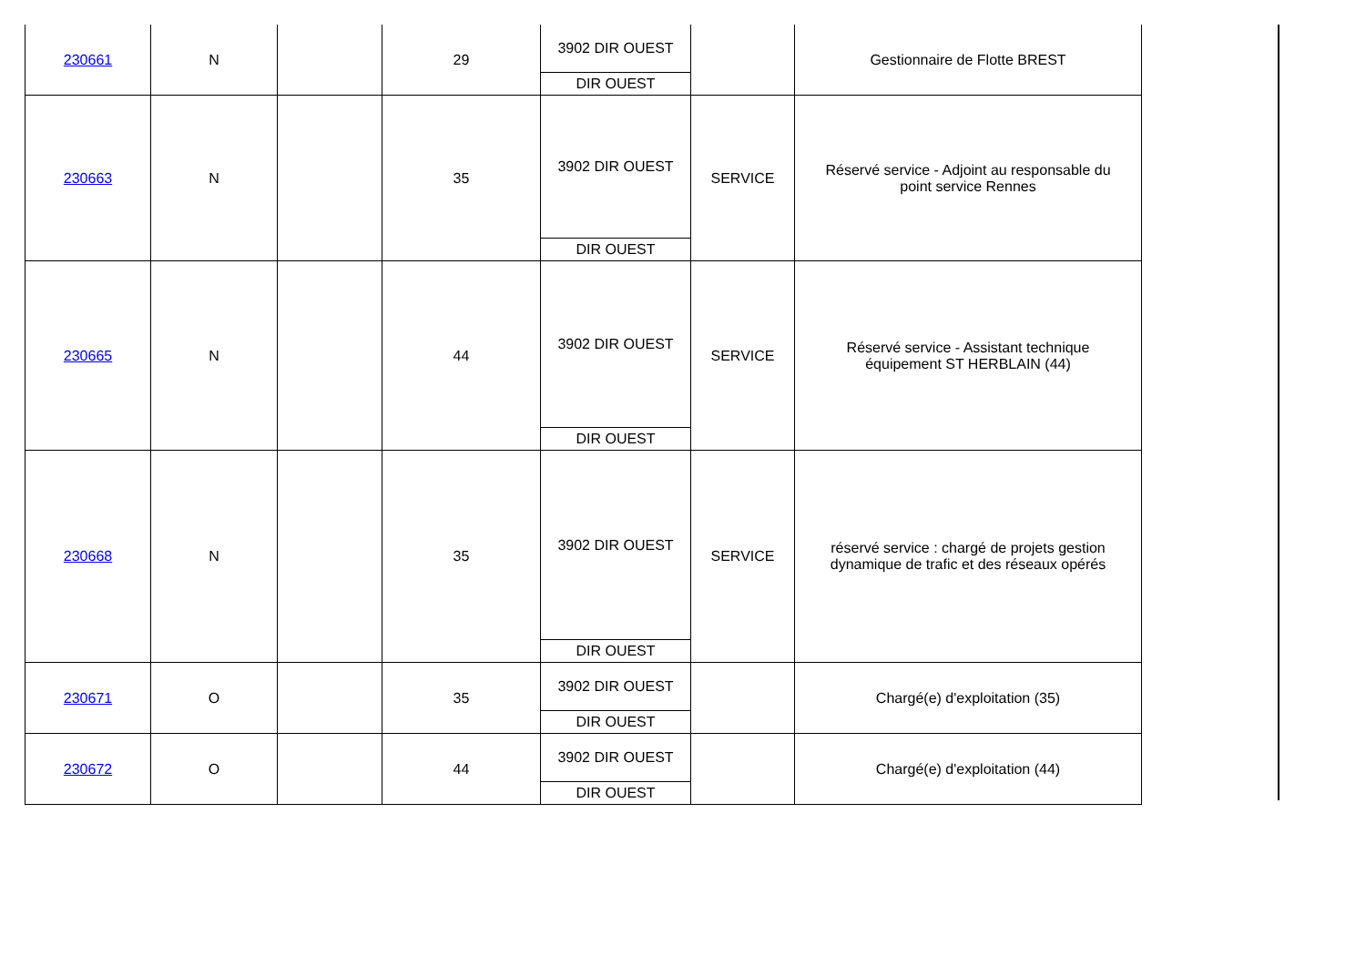| 230661 | N | | 29 | 3902 DIR OUEST DIR OUEST | | Gestionnaire de Flotte BREST |
| 230663 | N | | 35 | 3902 DIR OUEST DIR OUEST | SERVICE | Réservé service - Adjoint au responsable du point service Rennes |
| 230665 | N | | 44 | 3902 DIR OUEST DIR OUEST | SERVICE | Réservé service - Assistant technique équipement ST HERBLAIN (44) |
| 230668 | N | | 35 | 3902 DIR OUEST DIR OUEST | SERVICE | réservé service : chargé de projets gestion dynamique de trafic et des réseaux opérés |
| 230671 | O | | 35 | 3902 DIR OUEST DIR OUEST | | Chargé(e) d'exploitation (35) |
| 230672 | O | | 44 | 3902 DIR OUEST DIR OUEST | | Chargé(e) d'exploitation (44) |